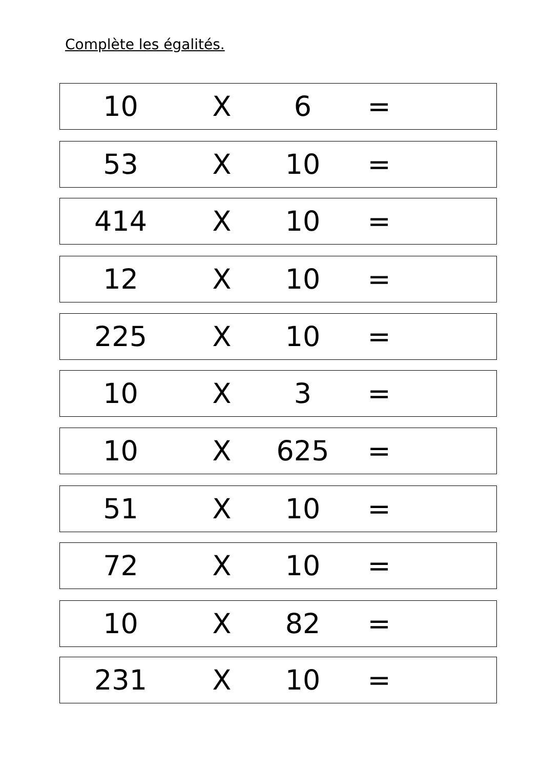Complète les égalités.
10 X 6 =
53 X 10 =
414 X 10 =
12 X 10 =
225 X 10 =
10 X 3 =
10 X 625 =
51 X 10 =
72 X 10 =
10 X 82 =
231 X 10 =